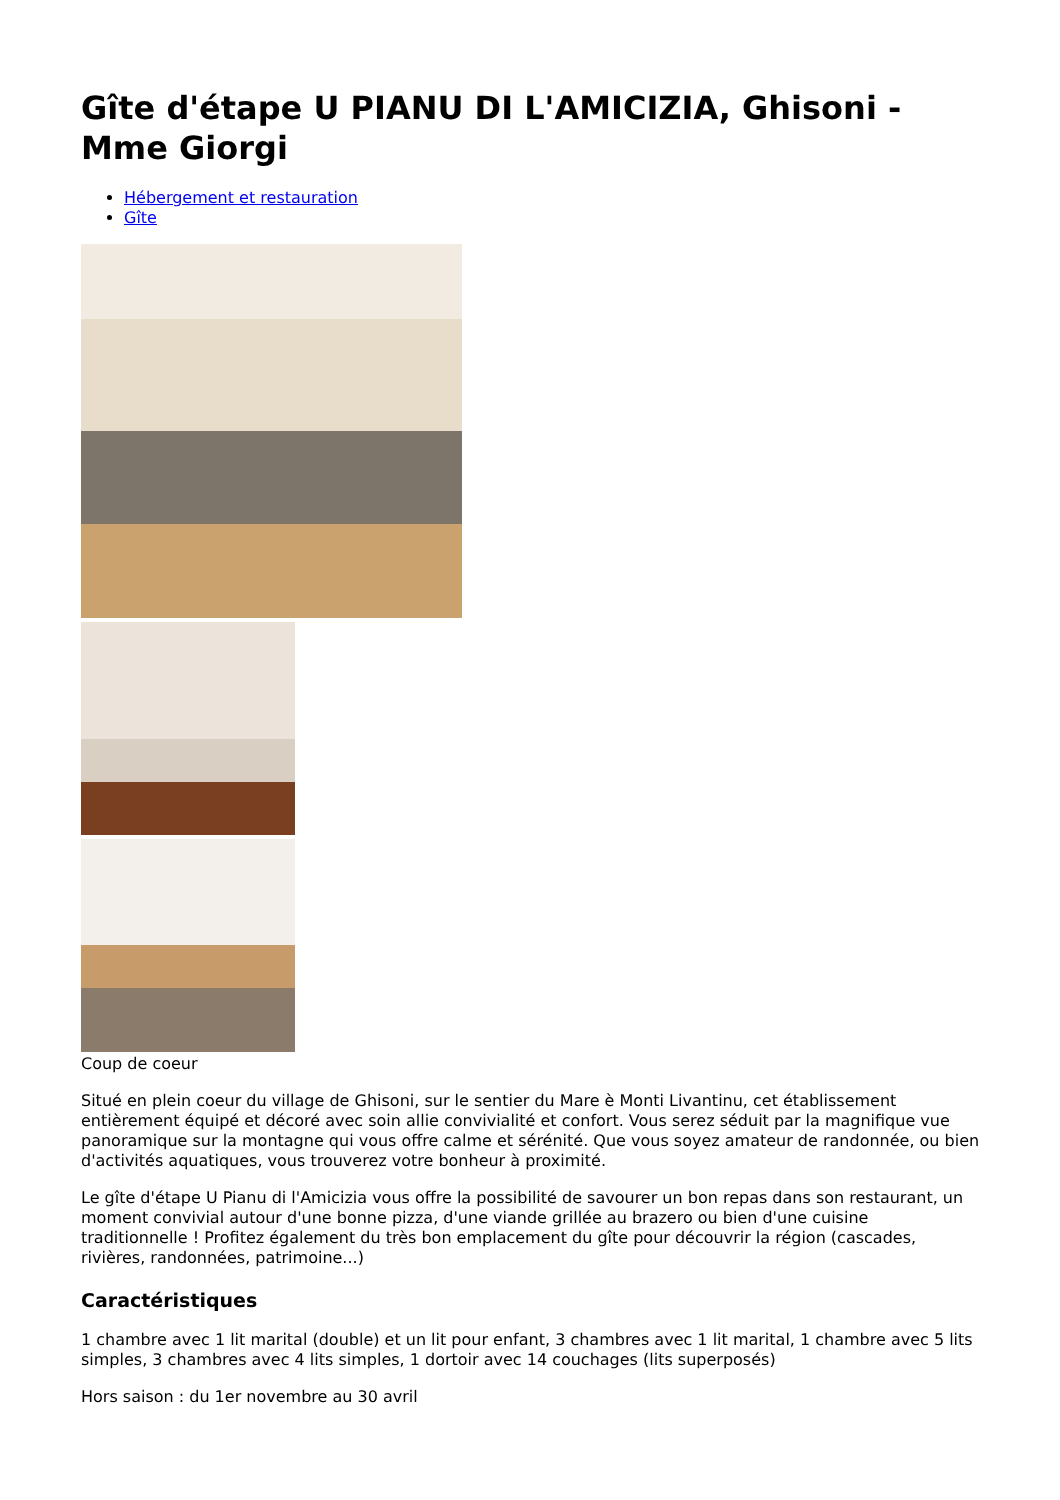Gîte d'étape U PIANU DI L'AMICIZIA, Ghisoni - Mme Giorgi
Hébergement et restauration
Gîte
Coup de coeur
Situé en plein coeur du village de Ghisoni, sur le sentier du Mare è Monti Livantinu, cet établissement entièrement équipé et décoré avec soin allie convivialité et confort. Vous serez séduit par la magnifique vue panoramique sur la montagne qui vous offre calme et sérénité. Que vous soyez amateur de randonnée, ou bien d'activités aquatiques, vous trouverez votre bonheur à proximité.
Le gîte d'étape U Pianu di l'Amicizia vous offre la possibilité de savourer un bon repas dans son restaurant, un moment convivial autour d'une bonne pizza, d'une viande grillée au brazero ou bien d'une cuisine traditionnelle ! Profitez également du très bon emplacement du gîte pour découvrir la région (cascades, rivières, randonnées, patrimoine...)
Caractéristiques
1 chambre avec 1 lit marital (double) et un lit pour enfant, 3 chambres avec 1 lit marital, 1 chambre avec 5 lits simples, 3 chambres avec 4 lits simples, 1 dortoir avec 14 couchages (lits superposés)
Hors saison : du 1er novembre au 30 avril